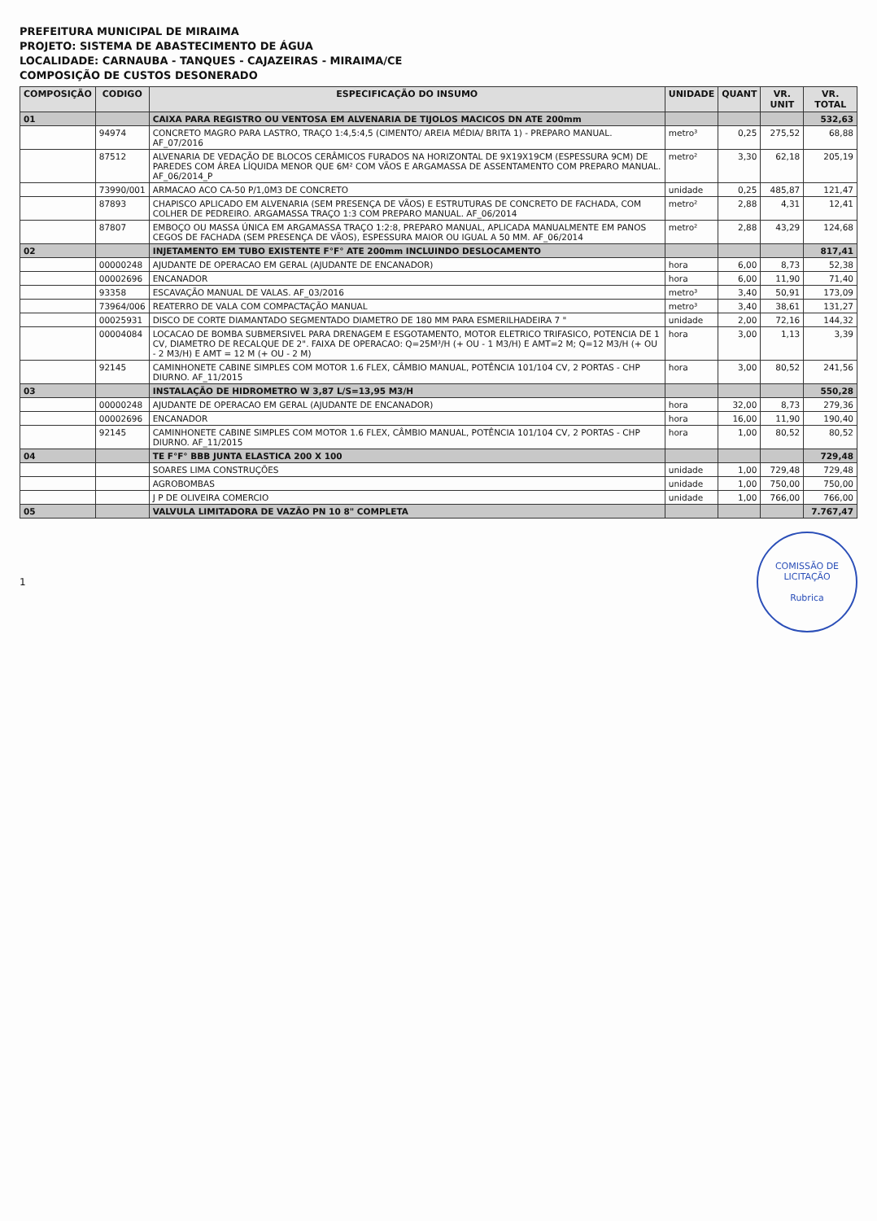PREFEITURA MUNICIPAL DE MIRAIMA
PROJETO: SISTEMA DE ABASTECIMENTO DE ÁGUA
LOCALIDADE: CARNAUBA - TANQUES - CAJAZEIRAS - MIRAIMA/CE
COMPOSIÇÃO DE CUSTOS DESONERADO
| COMPOSIÇÃO | CODIGO | ESPECIFICAÇÃO DO INSUMO | UNIDADE | QUANT | VR. UNIT | VR. TOTAL |
| --- | --- | --- | --- | --- | --- | --- |
| 01 | | CAIXA PARA REGISTRO OU VENTOSA EM ALVENARIA DE TIJOLOS MACICOS DN ATE 200mm | | | | 532,63 |
| | 94974 | CONCRETO MAGRO PARA LASTRO, TRAÇO 1:4,5:4,5 (CIMENTO/ AREIA MÉDIA/ BRITA 1) - PREPARO MANUAL. AF_07/2016 | metro³ | 0,25 | 275,52 | 68,88 |
| | 87512 | ALVENARIA DE VEDAÇÃO DE BLOCOS CERÂMICOS FURADOS NA HORIZONTAL DE 9X19X19CM (ESPESSURA 9CM) DE PAREDES COM ÁREA LÍQUIDA MENOR QUE 6M² COM VÃOS E ARGAMASSA DE ASSENTAMENTO COM PREPARO MANUAL. AF_06/2014_P | metro² | 3,30 | 62,18 | 205,19 |
| | 73990/001 | ARMACAO ACO CA-50 P/1,0M3 DE CONCRETO | unidade | 0,25 | 485,87 | 121,47 |
| | 87893 | CHAPISCO APLICADO EM ALVENARIA (SEM PRESENÇA DE VÃOS) E ESTRUTURAS DE CONCRETO DE FACHADA, COM COLHER DE PEDREIRO. ARGAMASSA TRAÇO 1:3 COM PREPARO MANUAL. AF_06/2014 | metro² | 2,88 | 4,31 | 12,41 |
| | 87807 | EMBOÇO OU MASSA ÚNICA EM ARGAMASSA TRAÇO 1:2:8, PREPARO MANUAL, APLICADA MANUALMENTE EM PANOS CEGOS DE FACHADA (SEM PRESENÇA DE VÃOS), ESPESSURA MAIOR OU IGUAL A 50 MM. AF_06/2014 | metro² | 2,88 | 43,29 | 124,68 |
| 02 | | INJETAMENTO EM TUBO EXISTENTE F°F° ATE 200mm INCLUINDO DESLOCAMENTO | | | | 817,41 |
| | 00000248 | AJUDANTE DE OPERACAO EM GERAL (AJUDANTE DE ENCANADOR) | hora | 6,00 | 8,73 | 52,38 |
| | 00002696 | ENCANADOR | hora | 6,00 | 11,90 | 71,40 |
| | 93358 | ESCAVAÇÃO MANUAL DE VALAS. AF_03/2016 | metro³ | 3,40 | 50,91 | 173,09 |
| | 73964/006 | REATERRO DE VALA COM COMPACTAÇÃO MANUAL | metro³ | 3,40 | 38,61 | 131,27 |
| | 00025931 | DISCO DE CORTE DIAMANTADO SEGMENTADO DIAMETRO DE 180 MM PARA ESMERILHADEIRA 7 " | unidade | 2,00 | 72,16 | 144,32 |
| | 00004084 | LOCACAO DE BOMBA SUBMERSIVEL PARA DRENAGEM E ESGOTAMENTO, MOTOR ELETRICO TRIFASICO, POTENCIA DE 1 CV, DIAMETRO DE RECALQUE DE 2". FAIXA DE OPERACAO: Q=25M³/H (+ OU - 1 M3/H) E AMT=2 M; Q=12 M3/H (+ OU - 2 M3/H) E AMT = 12 M (+ OU - 2 M) | hora | 3,00 | 1,13 | 3,39 |
| | 92145 | CAMINHONETE CABINE SIMPLES COM MOTOR 1.6 FLEX, CÂMBIO MANUAL, POTÊNCIA 101/104 CV, 2 PORTAS - CHP DIURNO. AF_11/2015 | hora | 3,00 | 80,52 | 241,56 |
| 03 | | INSTALAÇÃO DE HIDROMETRO W 3,87 L/S=13,95 M3/H | | | | 550,28 |
| | 00000248 | AJUDANTE DE OPERACAO EM GERAL (AJUDANTE DE ENCANADOR) | hora | 32,00 | 8,73 | 279,36 |
| | 00002696 | ENCANADOR | hora | 16,00 | 11,90 | 190,40 |
| | 92145 | CAMINHONETE CABINE SIMPLES COM MOTOR 1.6 FLEX, CÂMBIO MANUAL, POTÊNCIA 101/104 CV, 2 PORTAS - CHP DIURNO. AF_11/2015 | hora | 1,00 | 80,52 | 80,52 |
| 04 | | TE F°F° BBB JUNTA ELASTICA 200 X 100 | | | | 729,48 |
| | | SOARES LIMA CONSTRUÇÕES | unidade | 1,00 | 729,48 | 729,48 |
| | | AGROBOMBAS | unidade | 1,00 | 750,00 | 750,00 |
| | | J P DE OLIVEIRA COMERCIO | unidade | 1,00 | 766,00 | 766,00 |
| 05 | | VALVULA LIMITADORA DE VAZÃO PN 10 8" COMPLETA | | | | 7.767,47 |
1
COMISSÃO DE LICITAÇÃO
Rubrica